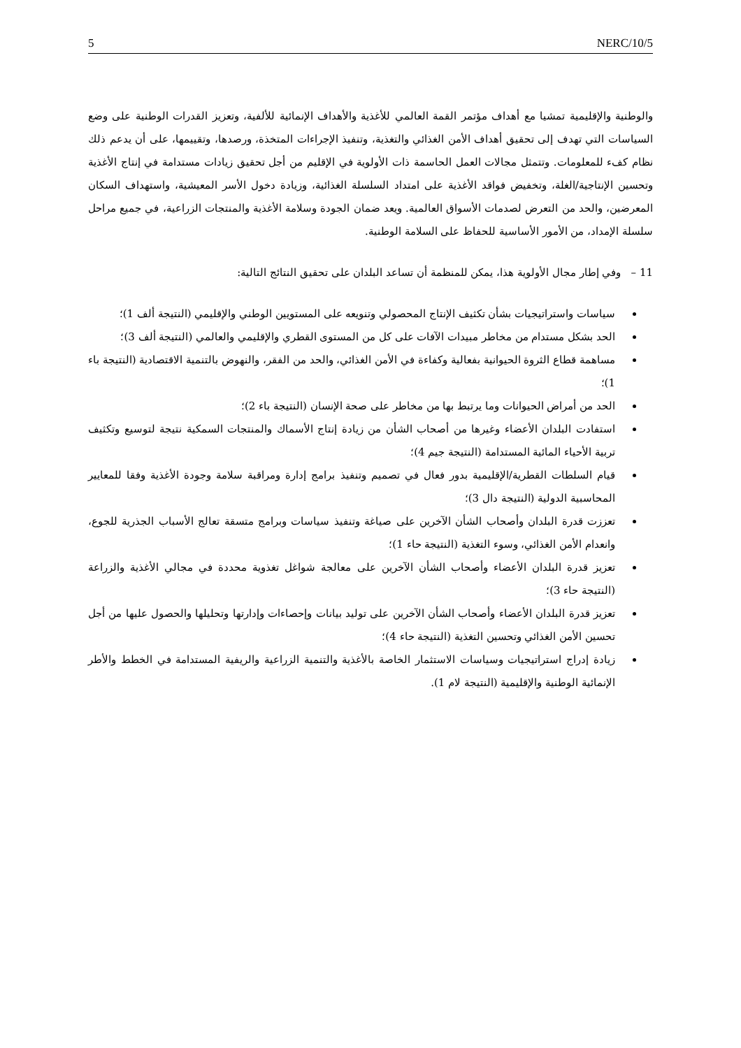5 NERC/10/5
والوطنية والإقليمية تمشيا مع أهداف مؤتمر القمة العالمي للأغذية والأهداف الإنمائية للألفية، وتعزيز القدرات الوطنية على وضع السياسات التي تهدف إلى تحقيق أهداف الأمن الغذائي والتغذية، وتنفيذ الإجراءات المتخذة، ورصدها، وتقييمها، على أن يدعم ذلك نظام كفء للمعلومات. وتتمثل مجالات العمل الحاسمة ذات الأولوية في الإقليم من أجل تحقيق زيادات مستدامة في إنتاج الأغذية وتحسين الإنتاجية/الغلة، وتخفيض فواقد الأغذية على امتداد السلسلة الغذائية، وزيادة دخول الأسر المعيشية، واستهداف السكان المعرضين، والحد من التعرض لصدمات الأسواق العالمية. ويعد ضمان الجودة وسلامة الأغذية والمنتجات الزراعية، في جميع مراحل سلسلة الإمداد، من الأمور الأساسية للحفاظ على السلامة الوطنية.
11 – وفي إطار مجال الأولوية هذا، يمكن للمنظمة أن تساعد البلدان على تحقيق النتائج التالية:
سياسات واستراتيجيات بشأن تكثيف الإنتاج المحصولي وتنويعه على المستويين الوطني والإقليمي (النتيجة ألف 1)؛
الحد بشكل مستدام من مخاطر مبيدات الآفات على كل من المستوى القطري والإقليمي والعالمي (النتيجة ألف 3)؛
مساهمة قطاع الثروة الحيوانية بفعالية وكفاءة في الأمن الغذائي، والحد من الفقر، والنهوض بالتنمية الاقتصادية (النتيجة باء 1)؛
الحد من أمراض الحيوانات وما يرتبط بها من مخاطر على صحة الإنسان (النتيجة باء 2)؛
استفادت البلدان الأعضاء وغيرها من أصحاب الشأن من زيادة إنتاج الأسماك والمنتجات السمكية نتيجة لتوسيع وتكثيف تربية الأحياء المائية المستدامة (النتيجة جيم 4)؛
قيام السلطات القطرية/الإقليمية بدور فعال في تصميم وتنفيذ برامج إدارة ومراقبة سلامة وجودة الأغذية وفقا للمعايير المحاسبية الدولية (النتيجة دال 3)؛
تعززت قدرة البلدان وأصحاب الشأن الآخرين على صياغة وتنفيذ سياسات وبرامج متسقة تعالج الأسباب الجذرية للجوع، وانعدام الأمن الغذائي، وسوء التغذية (النتيجة حاء 1)؛
تعزيز قدرة البلدان الأعضاء وأصحاب الشأن الآخرين على معالجة شواغل تغذوية محددة في مجالي الأغذية والزراعة (النتيجة حاء 3)؛
تعزيز قدرة البلدان الأعضاء وأصحاب الشأن الآخرين على توليد بيانات وإحصاءات وإدارتها وتحليلها والحصول عليها من أجل تحسين الأمن الغذائي وتحسين التغذية (النتيجة حاء 4)؛
زيادة إدراج استراتيجيات وسياسات الاستثمار الخاصة بالأغذية والتنمية الزراعية والريفية المستدامة في الخطط والأطر الإنمائية الوطنية والإقليمية (النتيجة لام 1).